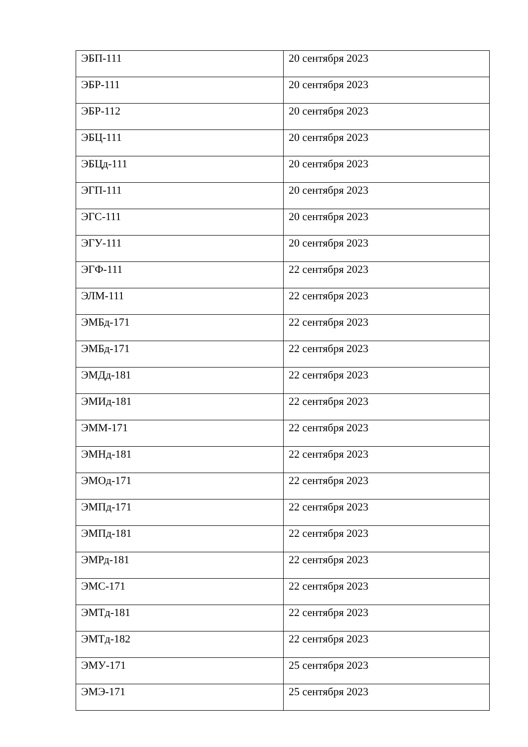| ЭБП-111 | 20 сентября 2023 |
| ЭБР-111 | 20 сентября 2023 |
| ЭБР-112 | 20 сентября 2023 |
| ЭБЦ-111 | 20 сентября 2023 |
| ЭБЦд-111 | 20 сентября 2023 |
| ЭГП-111 | 20 сентября 2023 |
| ЭГС-111 | 20 сентября 2023 |
| ЭГУ-111 | 20 сентября 2023 |
| ЭГФ-111 | 22 сентября 2023 |
| ЭЛМ-111 | 22 сентября 2023 |
| ЭМБд-171 | 22 сентября 2023 |
| ЭМБд-171 | 22 сентября 2023 |
| ЭМДд-181 | 22 сентября 2023 |
| ЭМИд-181 | 22 сентября 2023 |
| ЭММ-171 | 22 сентября 2023 |
| ЭМНд-181 | 22 сентября 2023 |
| ЭМОд-171 | 22 сентября 2023 |
| ЭМПд-171 | 22 сентября 2023 |
| ЭМПд-181 | 22 сентября 2023 |
| ЭМРд-181 | 22 сентября 2023 |
| ЭМС-171 | 22 сентября 2023 |
| ЭМТд-181 | 22 сентября 2023 |
| ЭМТд-182 | 22 сентября 2023 |
| ЭМУ-171 | 25 сентября 2023 |
| ЭМЭ-171 | 25 сентября 2023 |